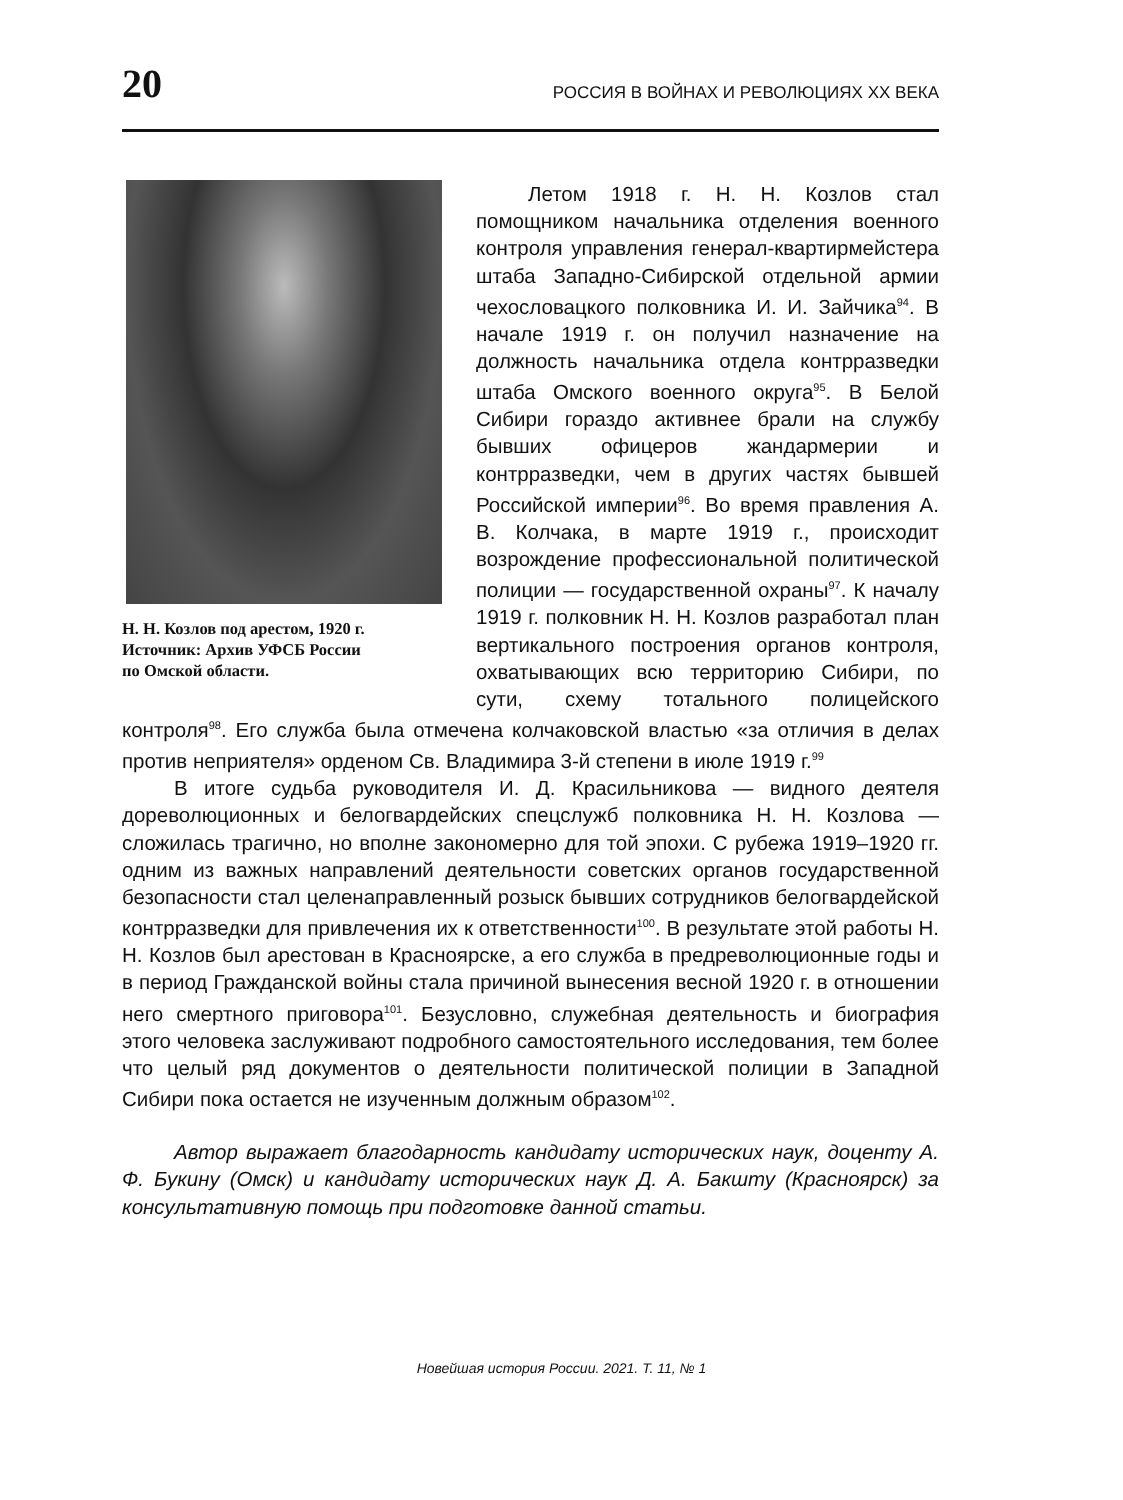20 РОССИЯ В ВОЙНАХ И РЕВОЛЮЦИЯХ XX ВЕКА
Н. Н. Козлов под арестом, 1920 г.
Источник: Архив УФСБ России
по Омской области.
Летом 1918 г. Н. Н. Козлов стал помощником начальника отделения военного контроля управления генерал-квартирмейстера штаба Западно-Сибирской отдельной армии чехословацкого полковника И. И. Зайчика<sup>94</sup>. В начале 1919 г. он получил назначение на должность начальника отдела контрразведки штаба Омского военного округа<sup>95</sup>. В Белой Сибири гораздо активнее брали на службу бывших офицеров жандармерии и контрразведки, чем в других частях бывшей Российской империи<sup>96</sup>. Во время правления А. В. Колчака, в марте 1919 г., происходит возрождение профессиональной политической полиции — государственной охраны<sup>97</sup>. К началу 1919 г. полковник Н. Н. Козлов разработал план вертикального построения органов контроля, охватывающих всю территорию Сибири, по сути, схему тотального полицейского контроля<sup>98</sup>. Его служба была отмечена колчаковской властью «за отличия в делах против неприятеля» орденом Св. Владимира 3-й степени в июле 1919 г.<sup>99</sup>
В итоге судьба руководителя И. Д. Красильникова — видного деятеля дореволюционных и белогвардейских спецслужб полковника Н. Н. Козлова — сложилась трагично, но вполне закономерно для той эпохи. С рубежа 1919–1920 гг. одним из важных направлений деятельности советских органов государственной безопасности стал целенаправленный розыск бывших сотрудников белогвардейской контрразведки для привлечения их к ответственности<sup>100</sup>. В результате этой работы Н. Н. Козлов был арестован в Красноярске, а его служба в предреволюционные годы и в период Гражданской войны стала причиной вынесения весной 1920 г. в отношении него смертного приговора<sup>101</sup>. Безусловно, служебная деятельность и биография этого человека заслуживают подробного самостоятельного исследования, тем более что целый ряд документов о деятельности политической полиции в Западной Сибири пока остается не изученным должным образом<sup>102</sup>.
Автор выражает благодарность кандидату исторических наук, доценту А. Ф. Букину (Омск) и кандидату исторических наук Д. А. Бакшту (Красноярск) за консультативную помощь при подготовке данной статьи.
Новейшая история России. 2021. Т. 11, № 1